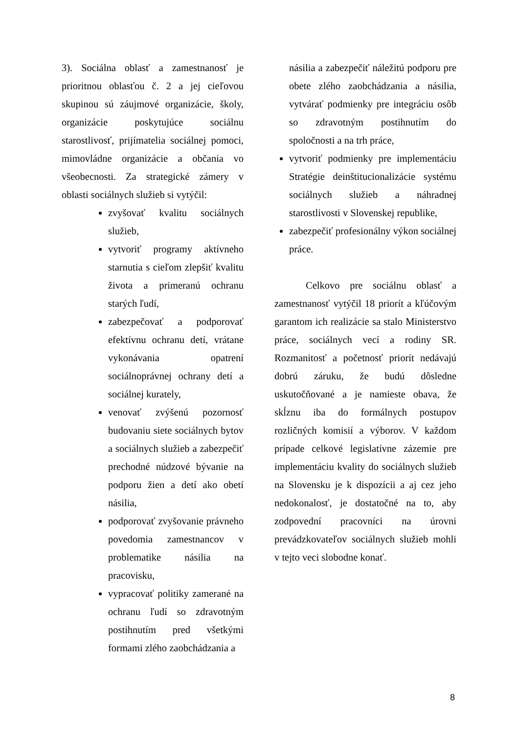3). Sociálna oblasť a zamestnanosť je prioritnou oblasťou č. 2 a jej cieľovou skupinou sú záujmové organizácie, školy, organizácie poskytujúce sociálnu starostlivosť, prijímatelia sociálnej pomoci, mimovládne organizácie a občania vo všeobecnosti. Za strategické zámery v oblasti sociálnych služieb si vytýčil:
zvyšovať kvalitu sociálnych služieb,
vytvoriť programy aktívneho starnutia s cieľom zlepšiť kvalitu života a primeranú ochranu starých ľudí,
zabezpečovať a podporovať efektívnu ochranu detí, vrátane vykonávania opatrení sociálnoprávnej ochrany detí a sociálnej kurately,
venovať zvýšenú pozornosť budovaniu siete sociálnych bytov a sociálnych služieb a zabezpečiť prechodné núdzové bývanie na podporu žien a detí ako obetí násilia,
podporovať zvyšovanie právneho povedomia zamestnancov v problematike násilia na pracovisku,
vypracovať politiky zamerané na ochranu ľudí so zdravotným postihnutím pred všetkými formami zlého zaobchádzania a
násilia a zabezpečiť náležitú podporu pre obete zlého zaobchádzania a násilia, vytvárať podmienky pre integráciu osôb so zdravotným postihnutím do spoločnosti a na trh práce,
vytvoriť podmienky pre implementáciu Stratégie deinštitucionalizácie systému sociálnych služieb a náhradnej starostlivosti v Slovenskej republike,
zabezpečiť profesionálny výkon sociálnej práce.
Celkovo pre sociálnu oblasť a zamestnanosť vytýčil 18 priorít a kľúčovým garantom ich realizácie sa stalo Ministerstvo práce, sociálnych vecí a rodiny SR. Rozmanitosť a početnosť priorít nedávajú dobrú záruku, že budú dôsledne uskutočňované a je namieste obava, že skĺznu iba do formálnych postupov rozličných komisií a výborov. V každom prípade celkové legislatívne zázemie pre implementáciu kvality do sociálnych služieb na Slovensku je k dispozícii a aj cez jeho nedokonalosť, je dostatočné na to, aby zodpovední pracovníci na úrovni prevádzkovateľov sociálnych služieb mohli v tejto veci slobodne konať.
8